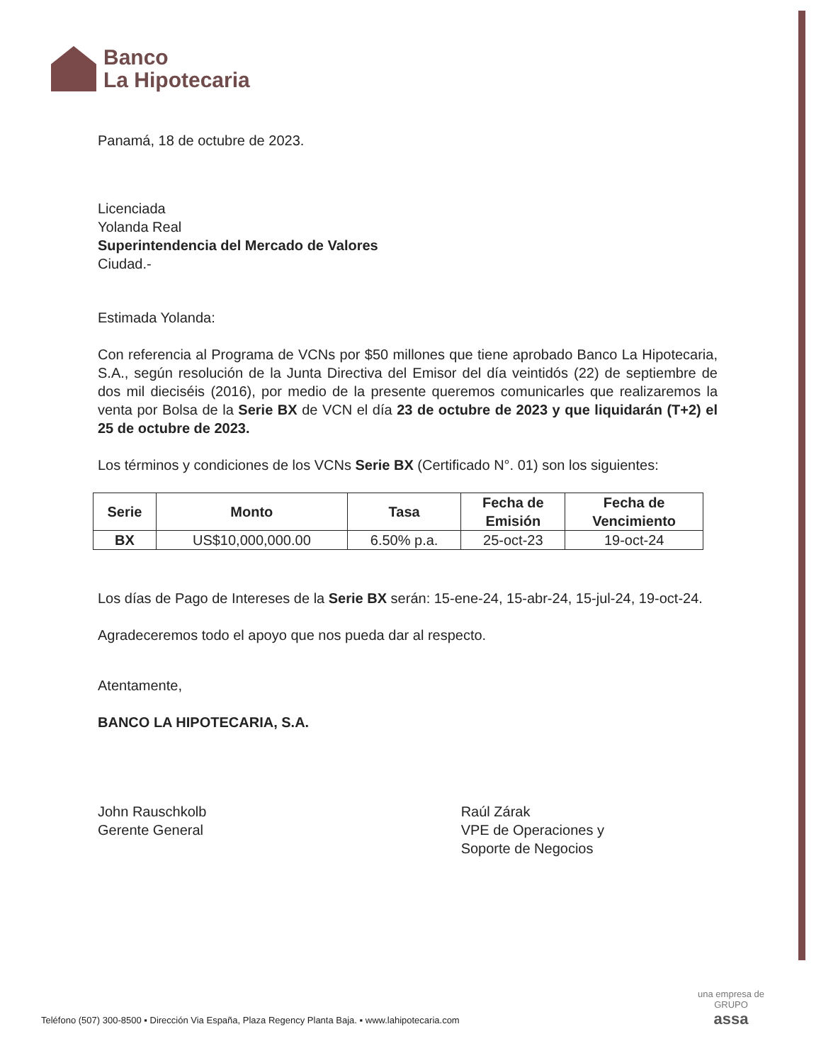Banco
La Hipotecaria
Panamá, 18 de octubre de 2023.
Licenciada
Yolanda Real
Superintendencia del Mercado de Valores
Ciudad.-
Estimada Yolanda:
Con referencia al Programa de VCNs por $50 millones que tiene aprobado Banco La Hipotecaria, S.A., según resolución de la Junta Directiva del Emisor del día veintidós (22) de septiembre de dos mil dieciséis (2016), por medio de la presente queremos comunicarles que realizaremos la venta por Bolsa de la Serie BX de VCN el día 23 de octubre de 2023 y que liquidarán (T+2) el 25 de octubre de 2023.
Los términos y condiciones de los VCNs Serie BX (Certificado N°. 01) son los siguientes:
| Serie | Monto | Tasa | Fecha de Emisión | Fecha de Vencimiento |
| --- | --- | --- | --- | --- |
| BX | US$10,000,000.00 | 6.50% p.a. | 25-oct-23 | 19-oct-24 |
Los días de Pago de Intereses de la Serie BX serán: 15-ene-24, 15-abr-24, 15-jul-24, 19-oct-24.
Agradeceremos todo el apoyo que nos pueda dar al respecto.
Atentamente,
BANCO LA HIPOTECARIA, S.A.
John Rauschkolb
Gerente General
Raúl Zárak
VPE de Operaciones y
Soporte de Negocios
Teléfono (507) 300-8500 ▪ Dirección Via España, Plaza Regency Planta Baja. ▪ www.lahipotecaria.com
una empresa de
GRUPO
assa